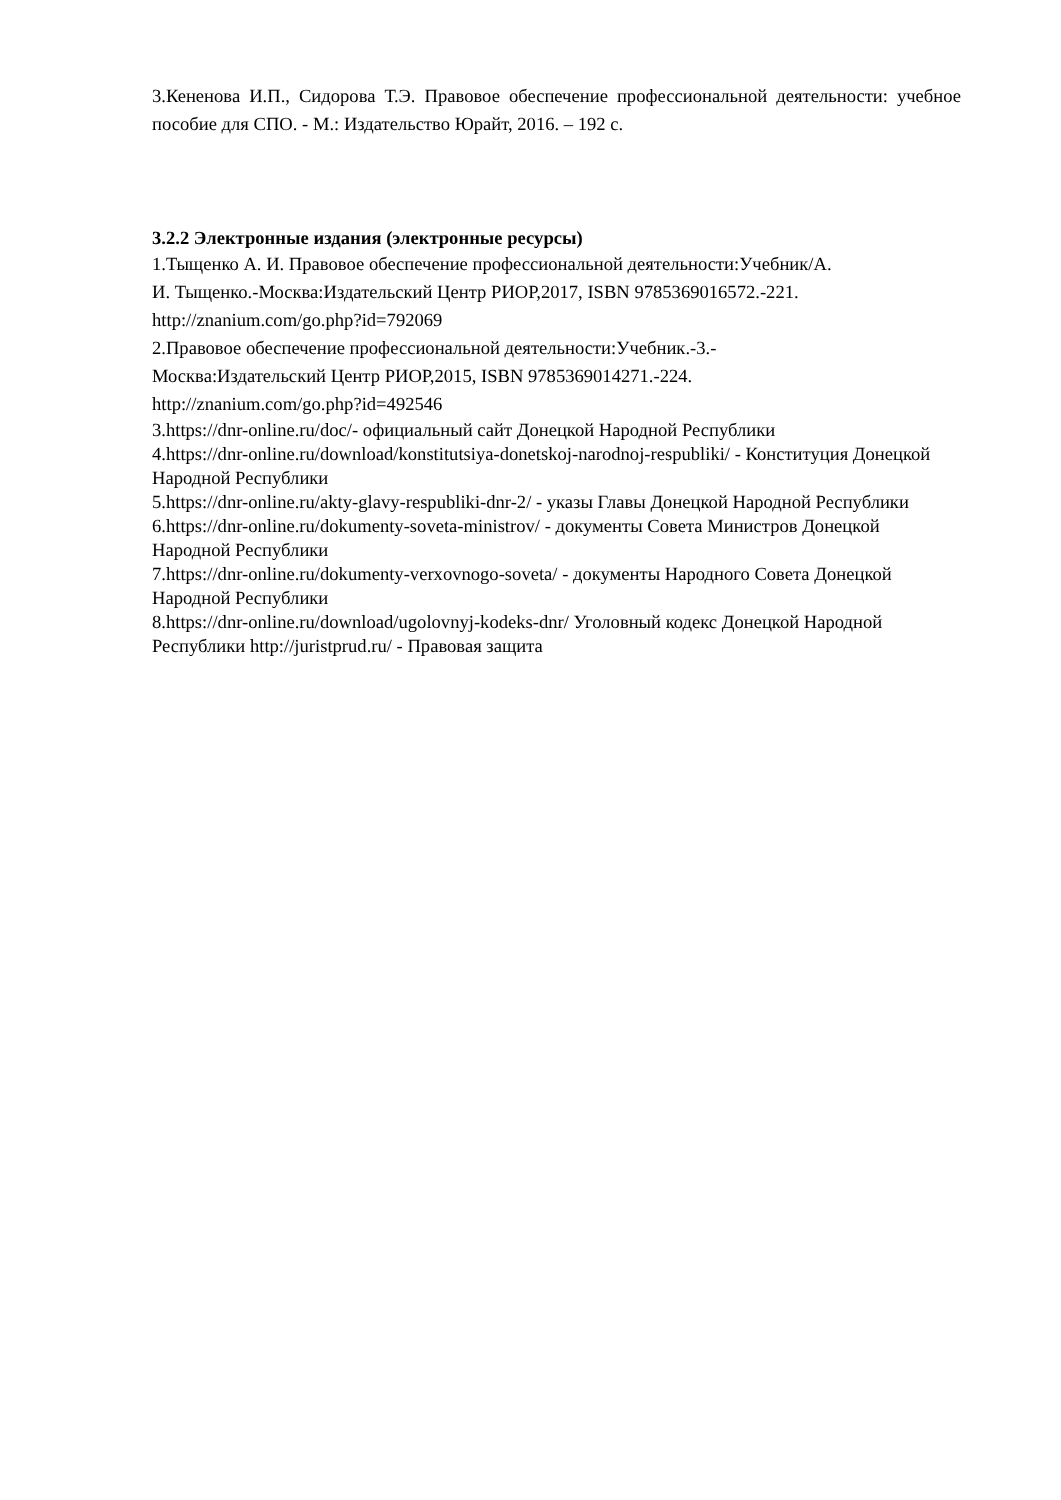3.Кененова И.П., Сидорова Т.Э. Правовое обеспечение профессиональной деятельности: учебное пособие для СПО. - М.: Издательство Юрайт, 2016. – 192 с.
3.2.2 Электронные издания (электронные ресурсы)
1.Тыщенко А. И. Правовое обеспечение профессиональной деятельности:Учебник/А.
И. Тыщенко.-Москва:Издательский Центр РИОР,2017, ISBN 9785369016572.-221.
http://znanium.com/go.php?id=792069
2.Правовое обеспечение профессиональной деятельности:Учебник.-3.-
Москва:Издательский Центр РИОР,2015, ISBN 9785369014271.-224.
http://znanium.com/go.php?id=492546
3.https://dnr-online.ru/doc/- официальный сайт Донецкой Народной Республики
4.https://dnr-online.ru/download/konstitutsiya-donetskoj-narodnoj-respubliki/ - Конституция Донецкой Народной Республики
5.https://dnr-online.ru/akty-glavy-respubliki-dnr-2/ - указы Главы Донецкой Народной Республики
6.https://dnr-online.ru/dokumenty-soveta-ministrov/ - документы Совета Министров Донецкой Народной Республики
7.https://dnr-online.ru/dokumenty-verxovnogo-soveta/ - документы Народного Совета Донецкой Народной Республики
8.https://dnr-online.ru/download/ugolovnyj-kodeks-dnr/ Уголовный кодекс Донецкой Народной Республики http://juristprud.ru/ - Правовая защита